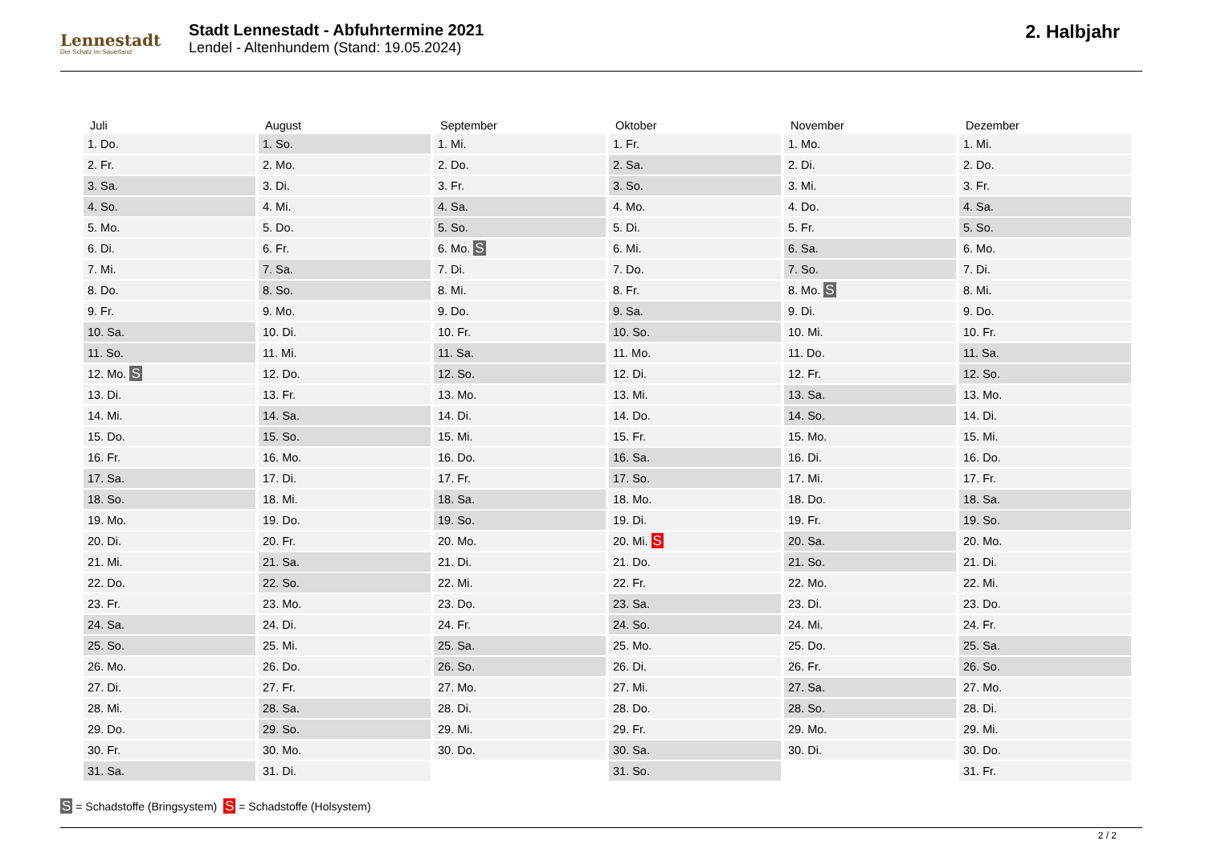Lennestadt
Der Schatz im Sauerland
Stadt Lennestadt - Abfuhrtermine 2021
Lendel - Altenhundem (Stand: 19.05.2024)
2. Halbjahr
| Juli | August | September | Oktober | November | Dezember |
| --- | --- | --- | --- | --- | --- |
| 1. Do. | 1. So. | 1. Mi. | 1. Fr. | 1. Mo. | 1. Mi. |
| 2. Fr. | 2. Mo. | 2. Do. | 2. Sa. | 2. Di. | 2. Do. |
| 3. Sa. | 3. Di. | 3. Fr. | 3. So. | 3. Mi. | 3. Fr. |
| 4. So. | 4. Mi. | 4. Sa. | 4. Mo. | 4. Do. | 4. Sa. |
| 5. Mo. | 5. Do. | 5. So. | 5. Di. | 5. Fr. | 5. So. |
| 6. Di. | 6. Fr. | 6. Mo. S | 6. Mi. | 6. Sa. | 6. Mo. |
| 7. Mi. | 7. Sa. | 7. Di. | 7. Do. | 7. So. | 7. Di. |
| 8. Do. | 8. So. | 8. Mi. | 8. Fr. | 8. Mo. S | 8. Mi. |
| 9. Fr. | 9. Mo. | 9. Do. | 9. Sa. | 9. Di. | 9. Do. |
| 10. Sa. | 10. Di. | 10. Fr. | 10. So. | 10. Mi. | 10. Fr. |
| 11. So. | 11. Mi. | 11. Sa. | 11. Mo. | 11. Do. | 11. Sa. |
| 12. Mo. S | 12. Do. | 12. So. | 12. Di. | 12. Fr. | 12. So. |
| 13. Di. | 13. Fr. | 13. Mo. | 13. Mi. | 13. Sa. | 13. Mo. |
| 14. Mi. | 14. Sa. | 14. Di. | 14. Do. | 14. So. | 14. Di. |
| 15. Do. | 15. So. | 15. Mi. | 15. Fr. | 15. Mo. | 15. Mi. |
| 16. Fr. | 16. Mo. | 16. Do. | 16. Sa. | 16. Di. | 16. Do. |
| 17. Sa. | 17. Di. | 17. Fr. | 17. So. | 17. Mi. | 17. Fr. |
| 18. So. | 18. Mi. | 18. Sa. | 18. Mo. | 18. Do. | 18. Sa. |
| 19. Mo. | 19. Do. | 19. So. | 19. Di. | 19. Fr. | 19. So. |
| 20. Di. | 20. Fr. | 20. Mo. | 20. Mi. S | 20. Sa. | 20. Mo. |
| 21. Mi. | 21. Sa. | 21. Di. | 21. Do. | 21. So. | 21. Di. |
| 22. Do. | 22. So. | 22. Mi. | 22. Fr. | 22. Mo. | 22. Mi. |
| 23. Fr. | 23. Mo. | 23. Do. | 23. Sa. | 23. Di. | 23. Do. |
| 24. Sa. | 24. Di. | 24. Fr. | 24. So. | 24. Mi. | 24. Fr. |
| 25. So. | 25. Mi. | 25. Sa. | 25. Mo. | 25. Do. | 25. Sa. |
| 26. Mo. | 26. Do. | 26. So. | 26. Di. | 26. Fr. | 26. So. |
| 27. Di. | 27. Fr. | 27. Mo. | 27. Mi. | 27. Sa. | 27. Mo. |
| 28. Mi. | 28. Sa. | 28. Di. | 28. Do. | 28. So. | 28. Di. |
| 29. Do. | 29. So. | 29. Mi. | 29. Fr. | 29. Mo. | 29. Mi. |
| 30. Fr. | 30. Mo. | 30. Do. | 30. Sa. | 30. Di. | 30. Do. |
| 31. Sa. | 31. Di. | | 31. So. | | 31. Fr. |
S = Schadstoffe (Bringsystem) S = Schadstoffe (Holsystem)
2 / 2